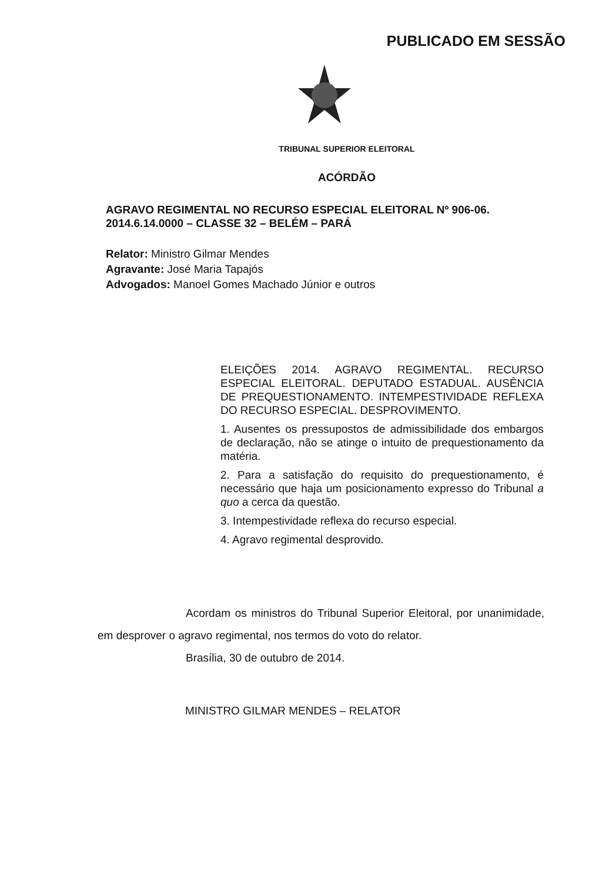PUBLICADO EM SESSÃO
TRIBUNAL SUPERIOR ELEITORAL
ACÓRDÃO
AGRAVO REGIMENTAL NO RECURSO ESPECIAL ELEITORAL Nº 906-06.
2014.6.14.0000 – CLASSE 32 – BELÉM – PARÁ
Relator: Ministro Gilmar Mendes
Agravante: José Maria Tapajós
Advogados: Manoel Gomes Machado Júnior e outros
ELEIÇÕES 2014. AGRAVO REGIMENTAL. RECURSO ESPECIAL ELEITORAL. DEPUTADO ESTADUAL. AUSÊNCIA DE PREQUESTIONAMENTO. INTEMPESTIVIDADE REFLEXA DO RECURSO ESPECIAL. DESPROVIMENTO.
1. Ausentes os pressupostos de admissibilidade dos embargos de declaração, não se atinge o intuito de prequestionamento da matéria.
2. Para a satisfação do requisito do prequestionamento, é necessário que haja um posicionamento expresso do Tribunal a quo a cerca da questão.
3. Intempestividade reflexa do recurso especial.
4. Agravo regimental desprovido.
Acordam os ministros do Tribunal Superior Eleitoral, por unanimidade, em desprover o agravo regimental, nos termos do voto do relator.
Brasília, 30 de outubro de 2014.
MINISTRO GILMAR MENDES – RELATOR